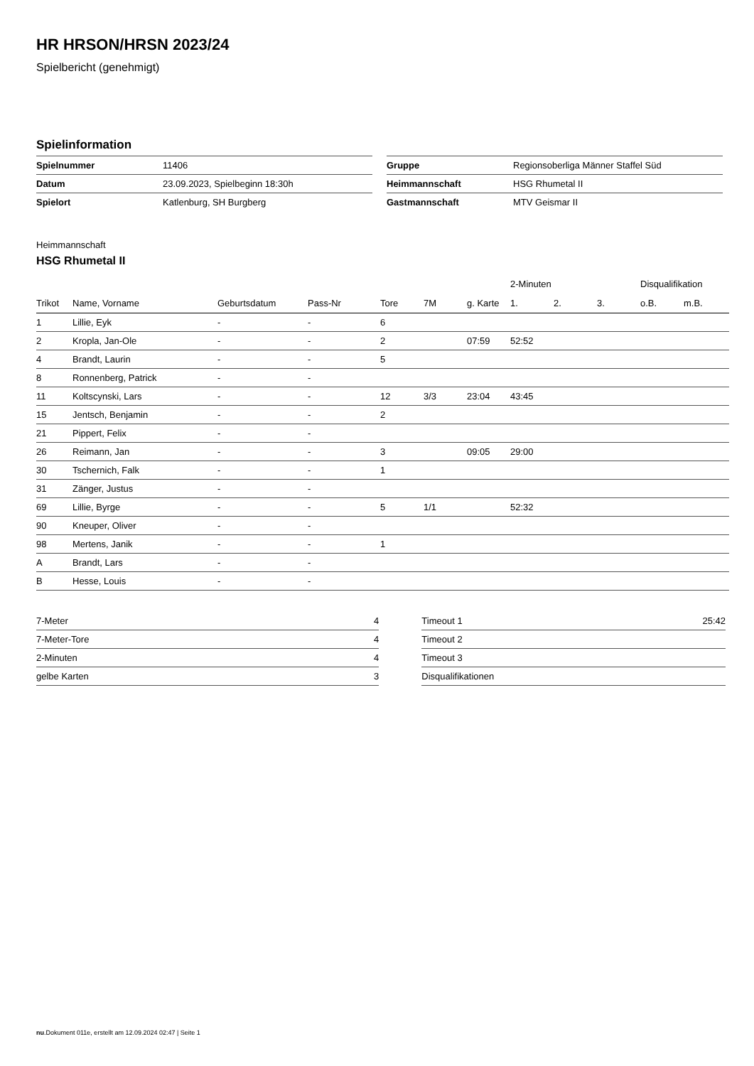HR HRSON/HRSN 2023/24
Spielbericht (genehmigt)
Spielinformation
| Spielnummer | 11406 |
| Datum | 23.09.2023, Spielbeginn 18:30h |
| Spielort | Katlenburg, SH Burgberg |
| Gruppe | Regionsoberliga Männer Staffel Süd |
| Heimmannschaft | HSG Rhumetal II |
| Gastmannschaft | MTV Geismar II |
Heimmannschaft
HSG Rhumetal II
| | | | | | | | 2-Minuten | | | Disqualifikation | |
| --- | --- | --- | --- | --- | --- | --- | --- | --- | --- | --- | --- |
| Trikot | Name, Vorname | Geburtsdatum | Pass-Nr | Tore | 7M | g. Karte | 1. | 2. | 3. | o.B. | m.B. |
| 1 | Lillie, Eyk | - | - | 6 | | | | | | | |
| 2 | Kropla, Jan-Ole | - | - | 2 | | 07:59 | 52:52 | | | | |
| 4 | Brandt, Laurin | - | - | 5 | | | | | | | |
| 8 | Ronnenberg, Patrick | - | - | | | | | | | | |
| 11 | Koltscynski, Lars | - | - | 12 | 3/3 | 23:04 | 43:45 | | | | |
| 15 | Jentsch, Benjamin | - | - | 2 | | | | | | | |
| 21 | Pippert, Felix | - | - | | | | | | | | |
| 26 | Reimann, Jan | - | - | 3 | | 09:05 | 29:00 | | | | |
| 30 | Tschernich, Falk | - | - | 1 | | | | | | | |
| 31 | Zänger, Justus | - | - | | | | | | | | |
| 69 | Lillie, Byrge | - | - | 5 | 1/1 | | 52:32 | | | | |
| 90 | Kneuper, Oliver | - | - | | | | | | | | |
| 98 | Mertens, Janik | - | - | 1 | | | | | | | |
| A | Brandt, Lars | - | - | | | | | | | | |
| B | Hesse, Louis | - | - | | | | | | | | |
| 7-Meter | 4 |
| 7-Meter-Tore | 4 |
| 2-Minuten | 4 |
| gelbe Karten | 3 |
| Timeout 1 | 25:42 |
| Timeout 2 | |
| Timeout 3 | |
| Disqualifikationen | |
nu.Dokument 011e, erstellt am 12.09.2024 02:47 | Seite 1